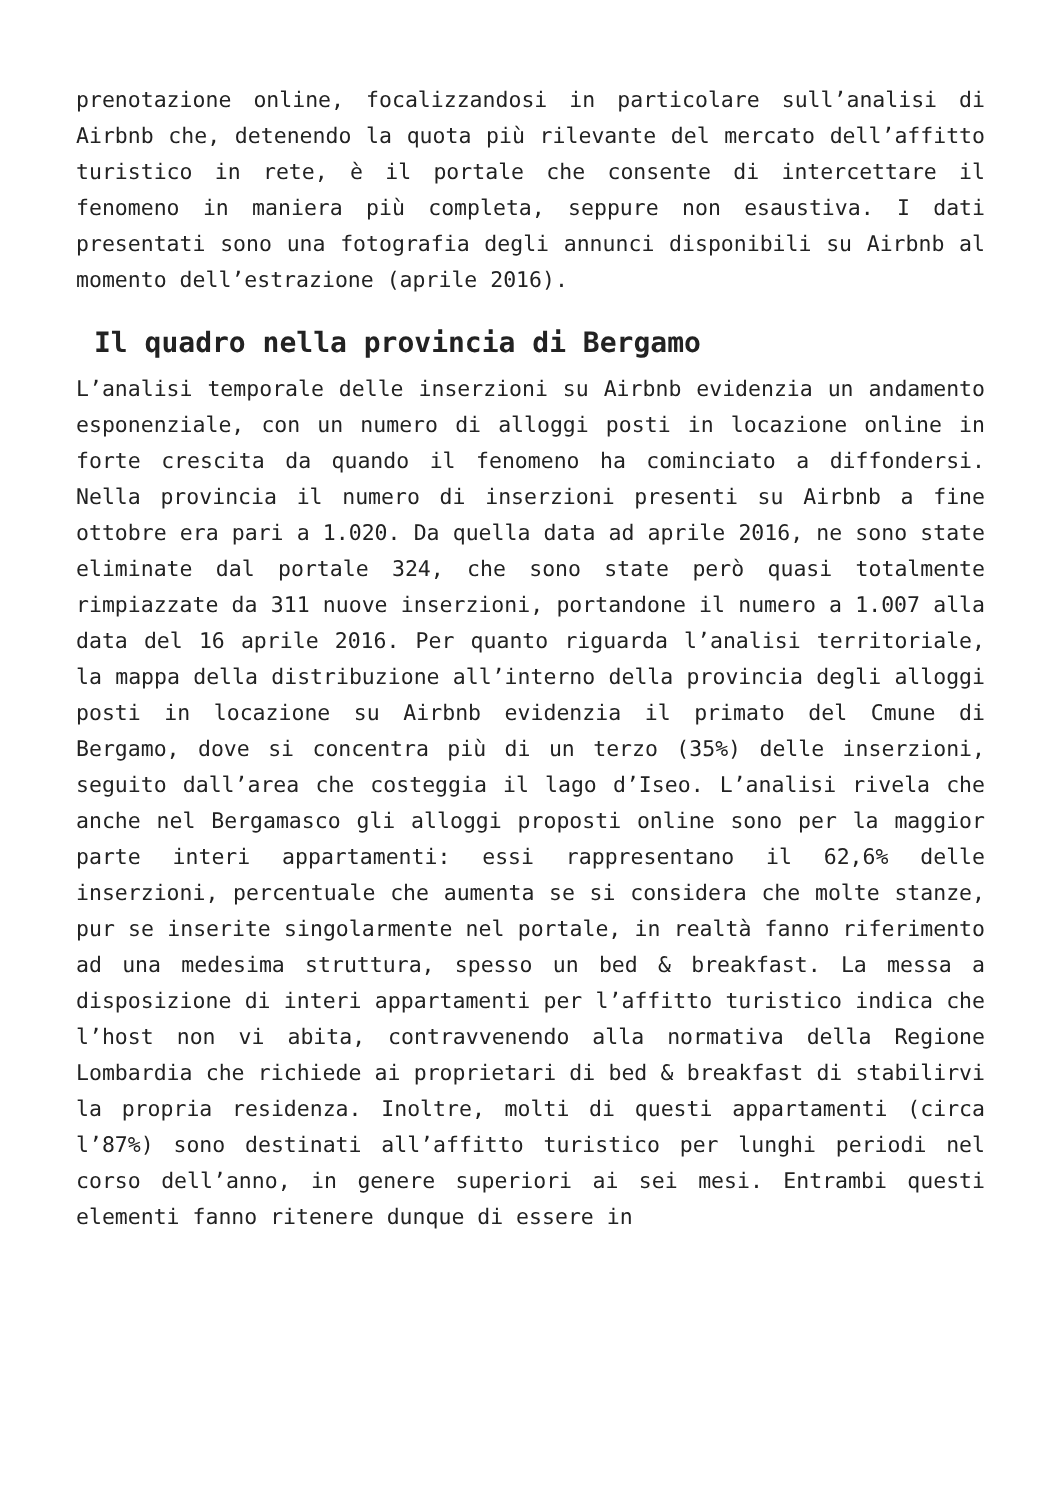prenotazione online, focalizzandosi in particolare sull’analisi di Airbnb che, detenendo la quota più rilevante del mercato dell’affitto turistico in rete, è il portale che consente di intercettare il fenomeno in maniera più completa, seppure non esaustiva. I dati presentati sono una fotografia degli annunci disponibili su Airbnb al momento dell’estrazione (aprile 2016).
Il quadro nella provincia di Bergamo
L’analisi temporale delle inserzioni su Airbnb evidenzia un andamento esponenziale, con un numero di alloggi posti in locazione online in forte crescita da quando il fenomeno ha cominciato a diffondersi. Nella provincia il numero di inserzioni presenti su Airbnb a fine ottobre era pari a 1.020. Da quella data ad aprile 2016, ne sono state eliminate dal portale 324, che sono state però quasi totalmente rimpiazzate da 311 nuove inserzioni, portandone il numero a 1.007 alla data del 16 aprile 2016. Per quanto riguarda l’analisi territoriale, la mappa della distribuzione all’interno della provincia degli alloggi posti in locazione su Airbnb evidenzia il primato del Cmune di Bergamo, dove si concentra più di un terzo (35%) delle inserzioni, seguito dall’area che costeggia il lago d’Iseo. L’analisi rivela che anche nel Bergamasco gli alloggi proposti online sono per la maggior parte interi appartamenti: essi rappresentano il 62,6% delle inserzioni, percentuale che aumenta se si considera che molte stanze, pur se inserite singolarmente nel portale, in realtà fanno riferimento ad una medesima struttura, spesso un bed & breakfast. La messa a disposizione di interi appartamenti per l’affitto turistico indica che l’host non vi abita, contravvenendo alla normativa della Regione Lombardia che richiede ai proprietari di bed & breakfast di stabilirvi la propria residenza. Inoltre, molti di questi appartamenti (circa l’87%) sono destinati all’affitto turistico per lunghi periodi nel corso dell’anno, in genere superiori ai sei mesi. Entrambi questi elementi fanno ritenere dunque di essere in